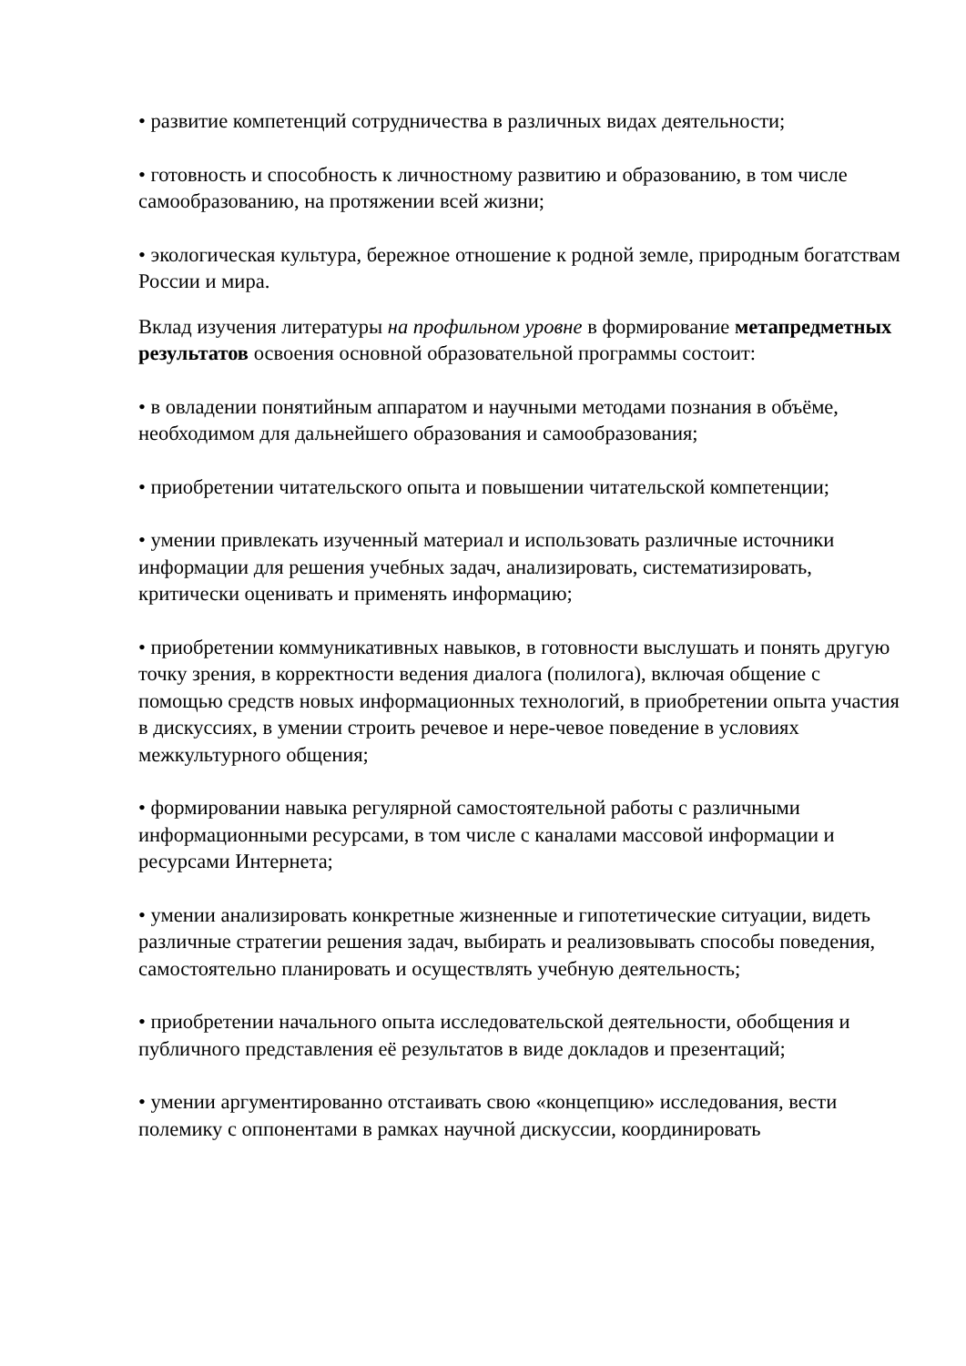• развитие компетенций сотрудничества в различных видах деятельности;
• готовность и способность к личностному развитию и образованию, в том числе самообразованию, на протяжении всей жизни;
• экологическая культура, бережное отношение к родной земле, природным богатствам России и мира.
Вклад изучения литературы на профильном уровне в формирование метапредметных результатов освоения основной образовательной программы состоит:
• в овладении понятийным аппаратом и научными методами познания в объёме, необходимом для дальнейшего образования и самообразования;
• приобретении читательского опыта и повышении читательской компетенции;
• умении привлекать изученный материал и использовать различные источники информации для решения учебных задач, анализировать, систематизировать, критически оценивать и применять информацию;
• приобретении коммуникативных навыков, в готовности выслушать и понять другую точку зрения, в корректности ведения диалога (полилога), включая общение с помощью средств новых информационных технологий, в приобретении опыта участия в дискуссиях, в умении строить речевое и нере-чевое поведение в условиях межкультурного общения;
• формировании навыка регулярной самостоятельной работы с различными информационными ресурсами, в том числе с каналами массовой информации и ресурсами Интернета;
• умении анализировать конкретные жизненные и гипотетические ситуации, видеть различные стратегии решения задач, выбирать и реализовывать способы поведения, самостоятельно планировать и осуществлять учебную деятельность;
• приобретении начального опыта исследовательской деятельности, обобщения и публичного представления её результатов в виде докладов и презентаций;
• умении аргументированно отстаивать свою «концепцию» исследования, вести полемику с оппонентами в рамках научной дискуссии, координировать